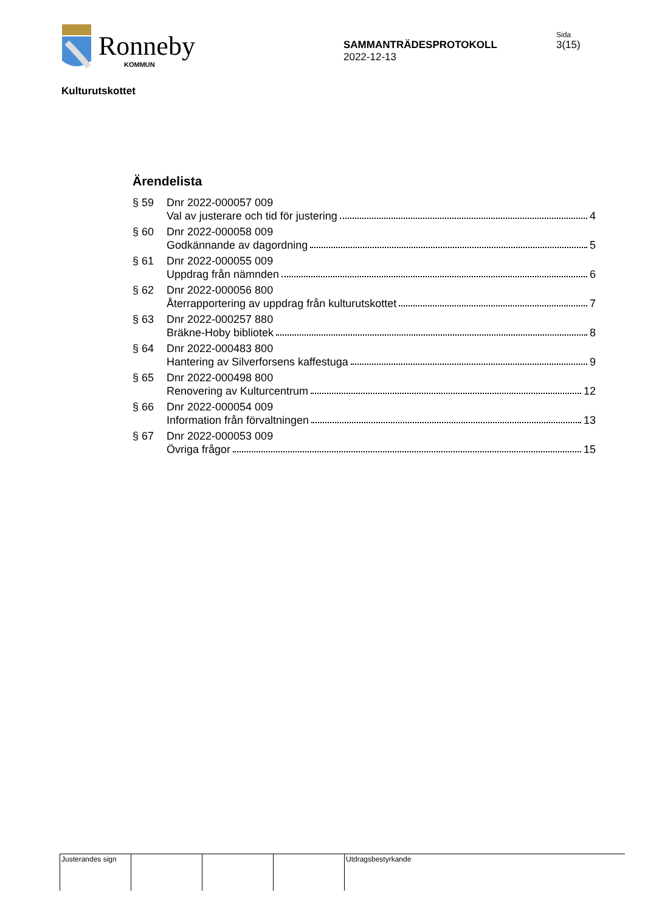Ronneby
KOMMUN
SAMMANTRÄDESPROTOKOLL
2022-12-13
Sida
3(15)
Kulturutskottet
Ärendelista
§ 59 Dnr 2022-000057 009
Val av justerare och tid för justering 4
§ 60 Dnr 2022-000058 009
Godkännande av dagordning 5
§ 61 Dnr 2022-000055 009
Uppdrag från nämnden 6
§ 62 Dnr 2022-000056 800
Återrapportering av uppdrag från kulturutskottet 7
§ 63 Dnr 2022-000257 880
Bräkne-Hoby bibliotek 8
§ 64 Dnr 2022-000483 800
Hantering av Silverforsens kaffestuga 9
§ 65 Dnr 2022-000498 800
Renovering av Kulturcentrum 12
§ 66 Dnr 2022-000054 009
Information från förvaltningen 13
§ 67 Dnr 2022-000053 009
Övriga frågor 15
Justerandes sign
Utdragsbestyrkande